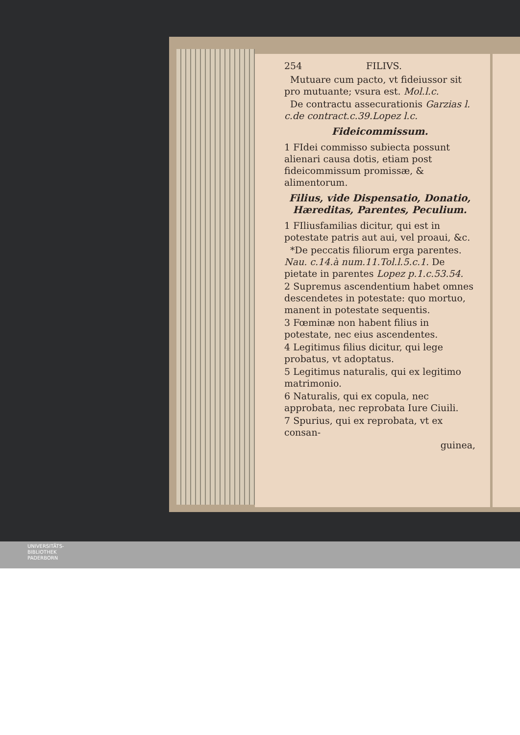254 FILIVS.
Mutuare cum pacto, vt fideiussor sit pro mutuante; vsura est. Mol.l.c.
De contractu assecurationis Garzias l. c.de contract.c.39.Lopez l.c.
Fideicommissum.
1 FIdei commisso subiecta possunt alienari causa dotis, etiam post fideicommissum promissæ, & alimentorum.
Filius, vide Dispensatio, Donatio, Hæreditas, Parentes, Peculium.
1 FIliusfamilias dicitur, qui est in potestate patris aut aui, vel proaui, &c.
*De peccatis filiorum erga parentes. Nau. c.14.à num.11.Tol.l.5.c.1. De pietate in parentes Lopez p.1.c.53.54.
2 Supremus ascendentium habet omnes descendetes in potestate: quo mortuo, manent in potestate sequentis.
3 Fœminæ non habent filius in potestate, nec eius ascendentes.
4 Legitimus filius dicitur, qui lege probatus, vt adoptatus.
5 Legitimus naturalis, qui ex legitimo matrimonio.
6 Naturalis, qui ex copula, nec approbata, nec reprobata Iure Ciuili.
7 Spurius, qui ex reprobata, vt ex consan-
guinea,
UNIVERSITÄTS-
BIBLIOTHEK
PADERBORN